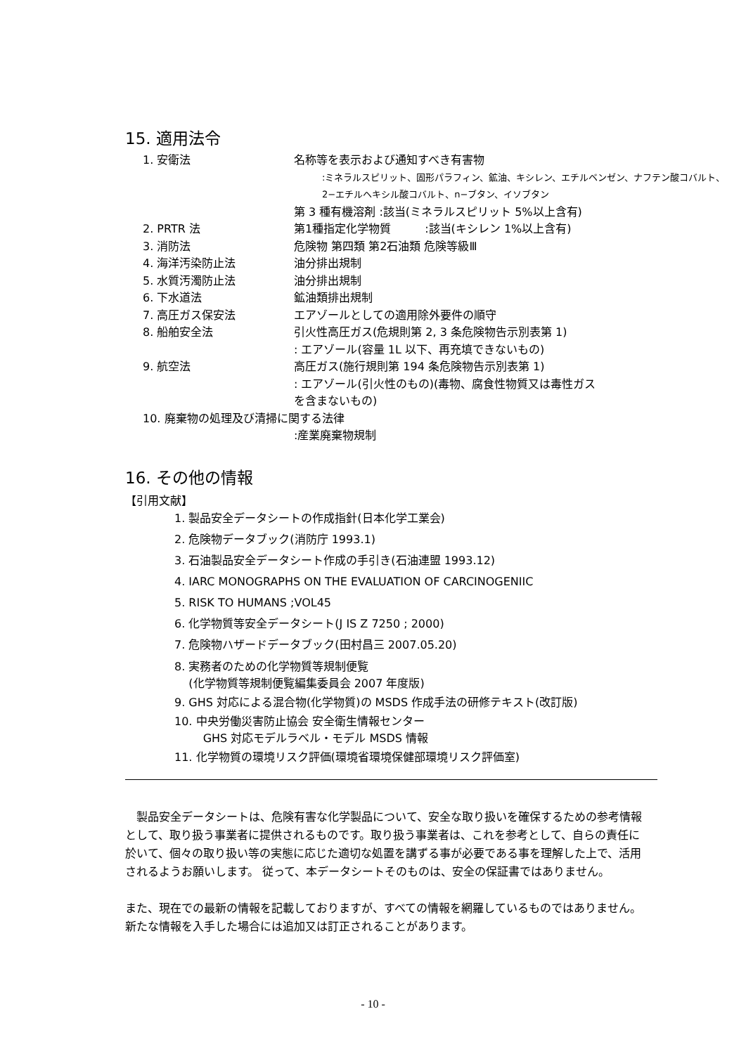15. 適用法令
1. 安衛法 名称等を表示および通知すべき有害物
:ミネラルスピリット、固形パラフィン、鉱油、キシレン、エチルベンゼン、ナフテン酸コバルト、
2−エチルヘキシル酸コバルト、n−ブタン、イソブタン
第 3 種有機溶剤 :該当(ミネラルスピリット 5%以上含有)
2. PRTR 法 第1種指定化学物質　　　:該当(キシレン 1%以上含有)
3. 消防法 危険物 第四類 第2石油類 危険等級Ⅲ
4. 海洋汚染防止法 油分排出規制
5. 水質汚濁防止法 油分排出規制
6. 下水道法 鉱油類排出規制
7. 高圧ガス保安法 エアゾールとしての適用除外要件の順守
8. 船舶安全法 引火性高圧ガス(危規則第 2, 3 条危険物告示別表第 1)
: エアゾール(容量 1L 以下、再充填できないもの)
9. 航空法 高圧ガス(施行規則第 194 条危険物告示別表第 1)
: エアゾール(引火性のもの)(毒物、腐食性物質又は毒性ガス
を含まないもの)
10. 廃棄物の処理及び清掃に関する法律
:産業廃棄物規制
16. その他の情報
【引用文献】
1. 製品安全データシートの作成指針(日本化学工業会)
2. 危険物データブック(消防庁 1993.1)
3. 石油製品安全データシート作成の手引き(石油連盟 1993.12)
4. IARC MONOGRAPHS ON THE EVALUATION OF CARCINOGENIIC
5. RISK TO HUMANS ;VOL45
6. 化学物質等安全データシート(J IS Z 7250 ; 2000)
7. 危険物ハザードデータブック(田村昌三 2007.05.20)
8. 実務者のための化学物質等規制便覧
(化学物質等規制便覧編集委員会 2007 年度版)
9. GHS 対応による混合物(化学物質)の MSDS 作成手法の研修テキスト(改訂版)
10. 中央労働災害防止協会 安全衛生情報センター
GHS 対応モデルラベル・モデル MSDS 情報
11. 化学物質の環境リスク評価(環境省環境保健部環境リスク評価室)
製品安全データシートは、危険有害な化学製品について、安全な取り扱いを確保するための参考情報として、取り扱う事業者に提供されるものです。取り扱う事業者は、これを参考として、自らの責任に於いて、個々の取り扱い等の実態に応じた適切な処置を講ずる事が必要である事を理解した上で、活用されるようお願いします。 従って、本データシートそのものは、安全の保証書ではありません。
また、現在での最新の情報を記載しておりますが、すべての情報を網羅しているものではありません。新たな情報を入手した場合には追加又は訂正されることがあります。
- 10 -